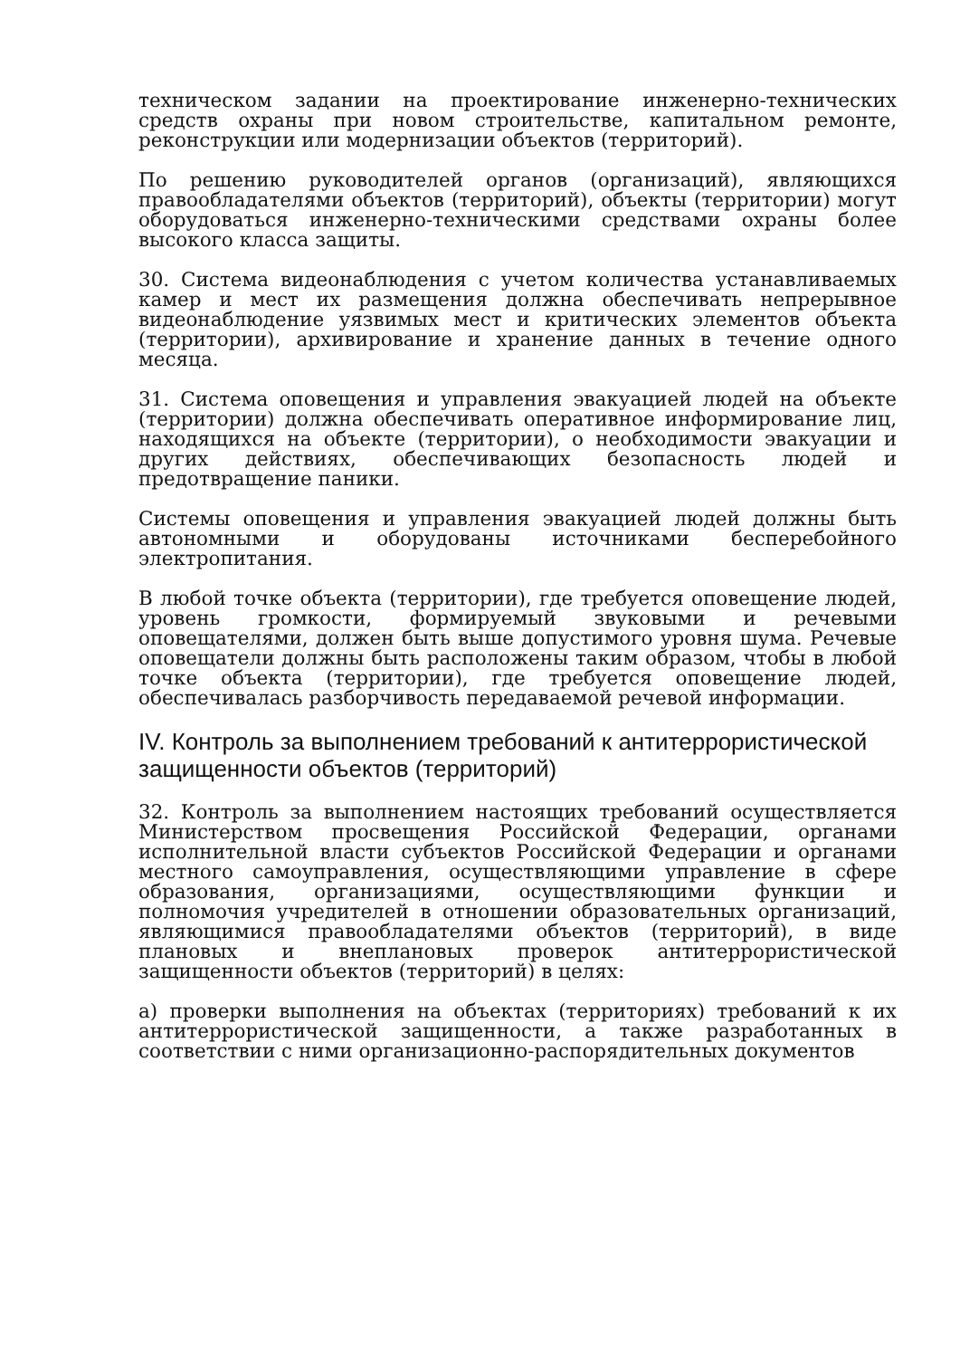техническом задании на проектирование инженерно-технических средств охраны при новом строительстве, капитальном ремонте, реконструкции или модернизации объектов (территорий).
По решению руководителей органов (организаций), являющихся правообладателями объектов (территорий), объекты (территории) могут оборудоваться инженерно-техническими средствами охраны более высокого класса защиты.
30. Система видеонаблюдения с учетом количества устанавливаемых камер и мест их размещения должна обеспечивать непрерывное видеонаблюдение уязвимых мест и критических элементов объекта (территории), архивирование и хранение данных в течение одного месяца.
31. Система оповещения и управления эвакуацией людей на объекте (территории) должна обеспечивать оперативное информирование лиц, находящихся на объекте (территории), о необходимости эвакуации и других действиях, обеспечивающих безопасность людей и предотвращение паники.
Системы оповещения и управления эвакуацией людей должны быть автономными и оборудованы источниками бесперебойного электропитания.
В любой точке объекта (территории), где требуется оповещение людей, уровень громкости, формируемый звуковыми и речевыми оповещателями, должен быть выше допустимого уровня шума. Речевые оповещатели должны быть расположены таким образом, чтобы в любой точке объекта (территории), где требуется оповещение людей, обеспечивалась разборчивость передаваемой речевой информации.
IV. Контроль за выполнением требований к антитеррористической защищенности объектов (территорий)
32. Контроль за выполнением настоящих требований осуществляется Министерством просвещения Российской Федерации, органами исполнительной власти субъектов Российской Федерации и органами местного самоуправления, осуществляющими управление в сфере образования, организациями, осуществляющими функции и полномочия учредителей в отношении образовательных организаций, являющимися правообладателями объектов (территорий), в виде плановых и внеплановых проверок антитеррористической защищенности объектов (территорий) в целях:
а) проверки выполнения на объектах (территориях) требований к их антитеррористической защищенности, а также разработанных в соответствии с ними организационно-распорядительных документов